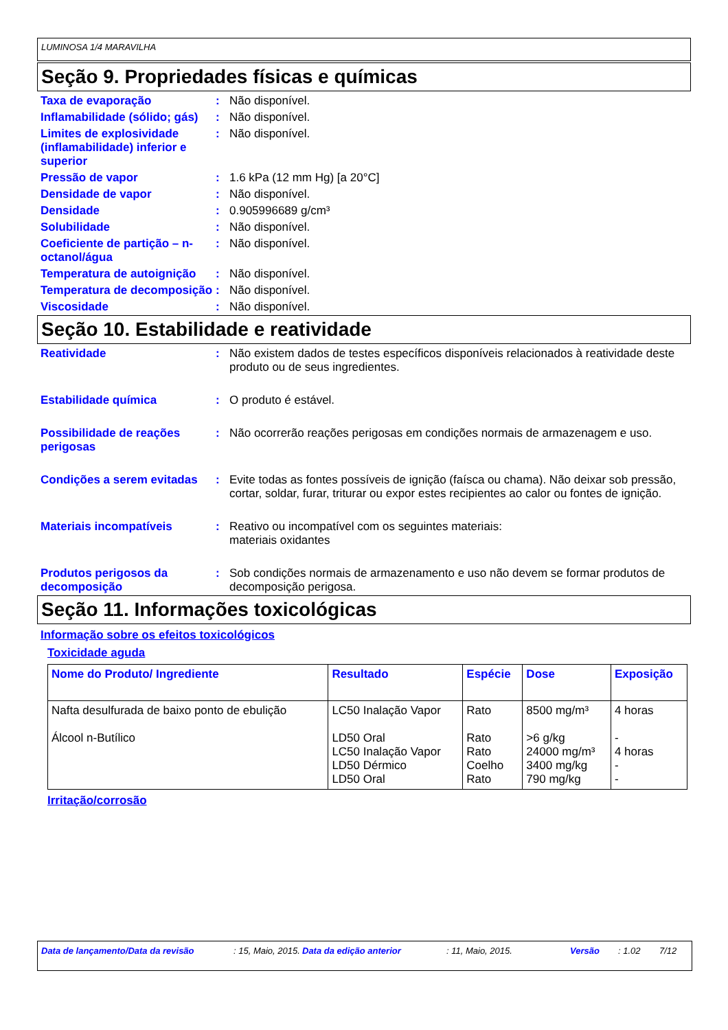LUMINOSA 1/4 MARAVILHA
Seção 9. Propriedades físicas e químicas
Taxa de evaporação : Não disponível.
Inflamabilidade (sólido; gás)
: Não disponível.
Limites de explosividade (inflamabilidade) inferior e superior
: Não disponível.
Pressão de vapor : 1.6 kPa (12 mm Hg) [a 20°C]
Densidade de vapor : Não disponível.
Densidade : 0.905996689 g/cm³
Solubilidade : Não disponível.
Coeficiente de partição – n-octanol/água
: Não disponível.
Temperatura de autoignição
: Não disponível.
Temperatura de decomposição
: Não disponível.
Viscosidade : Não disponível.
Seção 10. Estabilidade e reatividade
Reatividade : Não existem dados de testes específicos disponíveis relacionados à reatividade deste produto ou de seus ingredientes.
Estabilidade química : O produto é estável.
Possibilidade de reações perigosas
: Não ocorrerão reações perigosas em condições normais de armazenagem e uso.
Condições a serem evitadas
: Evite todas as fontes possíveis de ignição (faísca ou chama). Não deixar sob pressão, cortar, soldar, furar, triturar ou expor estes recipientes ao calor ou fontes de ignição.
Materiais incompatíveis : Reativo ou incompatível com os seguintes materiais:
materiais oxidantes
Produtos perigosos da decomposição
: Sob condições normais de armazenamento e uso não devem se formar produtos de decomposição perigosa.
Seção 11. Informações toxicológicas
Informação sobre os efeitos toxicológicos
Toxicidade aguda
| Nome do Produto/ Ingrediente | Resultado | Espécie | Dose | Exposição |
| --- | --- | --- | --- | --- |
| Nafta desulfurada de baixo ponto de ebulição Álcool n-Butílico | LC50 Inalação Vapor LD50 Oral LC50 Inalação Vapor LD50 Dérmico LD50 Oral | Rato Rato Rato Coelho Rato | 8500 mg/m³ >6 g/kg 24000 mg/m³ 3400 mg/kg 790 mg/kg | 4 horas - 4 horas - - |
Irritação/corrosão
Data de lançamento/Data da revisão: 15, Maio, 2015. Data da edição anterior: 11, Maio, 2015. Versão: 1.02 7/12